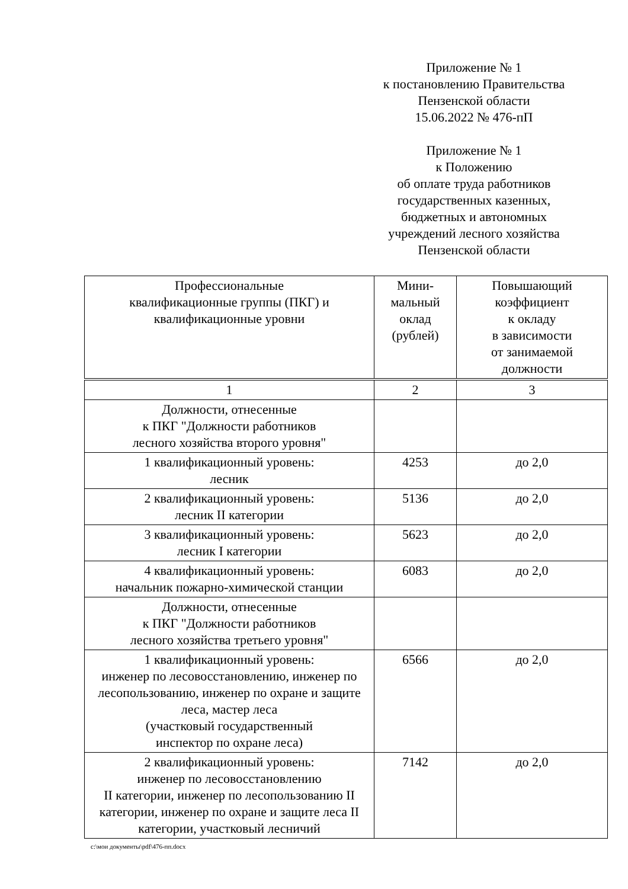Приложение № 1
к постановлению Правительства
Пензенской области
15.06.2022 № 476-пП
Приложение № 1
к Положению
об оплате труда работников
государственных казенных,
бюджетных и автономных
учреждений лесного хозяйства
Пензенской области
| Профессиональные квалификационные группы (ПКГ) и квалификационные уровни | Мини- мальный оклад (рублей) | Повышающий коэффициент к окладу в зависимости от занимаемой должности |
| --- | --- | --- |
| 1 | 2 | 3 |
| Должности, отнесенные к ПКГ "Должности работников лесного хозяйства второго уровня" | | |
| 1 квалификационный уровень: лесник | 4253 | до 2,0 |
| 2 квалификационный уровень: лесник II категории | 5136 | до 2,0 |
| 3 квалификационный уровень: лесник I категории | 5623 | до 2,0 |
| 4 квалификационный уровень: начальник пожарно-химической станции | 6083 | до 2,0 |
| Должности, отнесенные к ПКГ "Должности работников лесного хозяйства третьего уровня" | | |
| 1 квалификационный уровень: инженер по лесовосстановлению, инженер по лесопользованию, инженер по охране и защите леса, мастер леса (участковый государственный инспектор по охране леса) | 6566 | до 2,0 |
| 2 квалификационный уровень: инженер по лесовосстановлению II категории, инженер по лесопользованию II категории, инженер по охране и защите леса II категории, участковый лесничий | 7142 | до 2,0 |
c:\мои документы\pdf\476-пп.docx